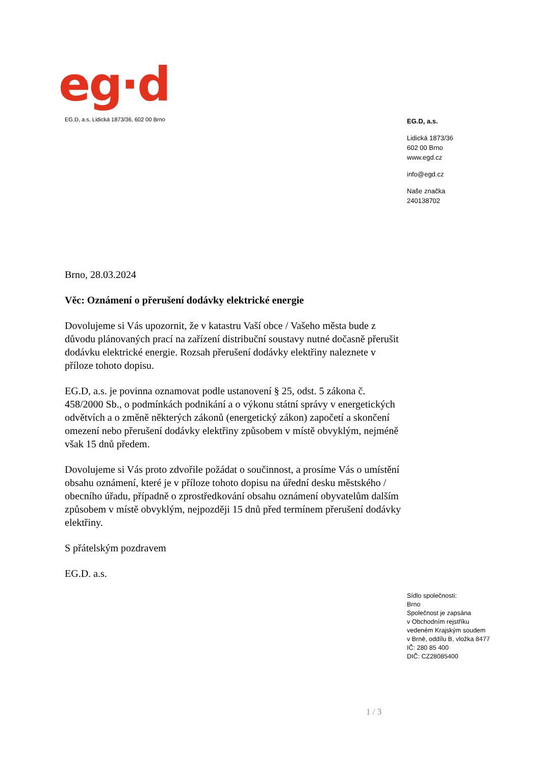eg·d
EG.D, a.s. Lidická 1873/36, 602 00 Brno
EG.D, a.s.
Lidická 1873/36
602 00 Brno
www.egd.cz
info@egd.cz
Naše značka
240138702
Brno, 28.03.2024
Věc: Oznámení o přerušení dodávky elektrické energie
Dovolujeme si Vás upozornit, že v katastru Vaší obce / Vašeho města bude z důvodu plánovaných prací na zařízení distribuční soustavy nutné dočasně přerušit dodávku elektrické energie. Rozsah přerušení dodávky elektřiny naleznete v příloze tohoto dopisu.
EG.D, a.s. je povinna oznamovat podle ustanovení § 25, odst. 5 zákona č. 458/2000 Sb., o podmínkách podnikání a o výkonu státní správy v energetických odvětvích a o změně některých zákonů (energetický zákon) započetí a skončení omezení nebo přerušení dodávky elektřiny způsobem v místě obvyklým, nejméně však 15 dnů předem.
Dovolujeme si Vás proto zdvořile požádat o součinnost, a prosíme Vás o umístění obsahu oznámení, které je v příloze tohoto dopisu na úřední desku městského / obecního úřadu, případně o zprostředkování obsahu oznámení obyvatelům dalším způsobem v místě obvyklým, nejpozději 15 dnů před termínem přerušení dodávky elektřiny.
S přátelským pozdravem
EG.D. a.s.
Sídlo společnosti:
Brno
Společnost je zapsána
v Obchodním rejstříku
vedeném Krajským soudem
v Brně, oddílu B, vložka 8477
IČ: 280 85 400
DIČ: CZ28085400
1 / 3